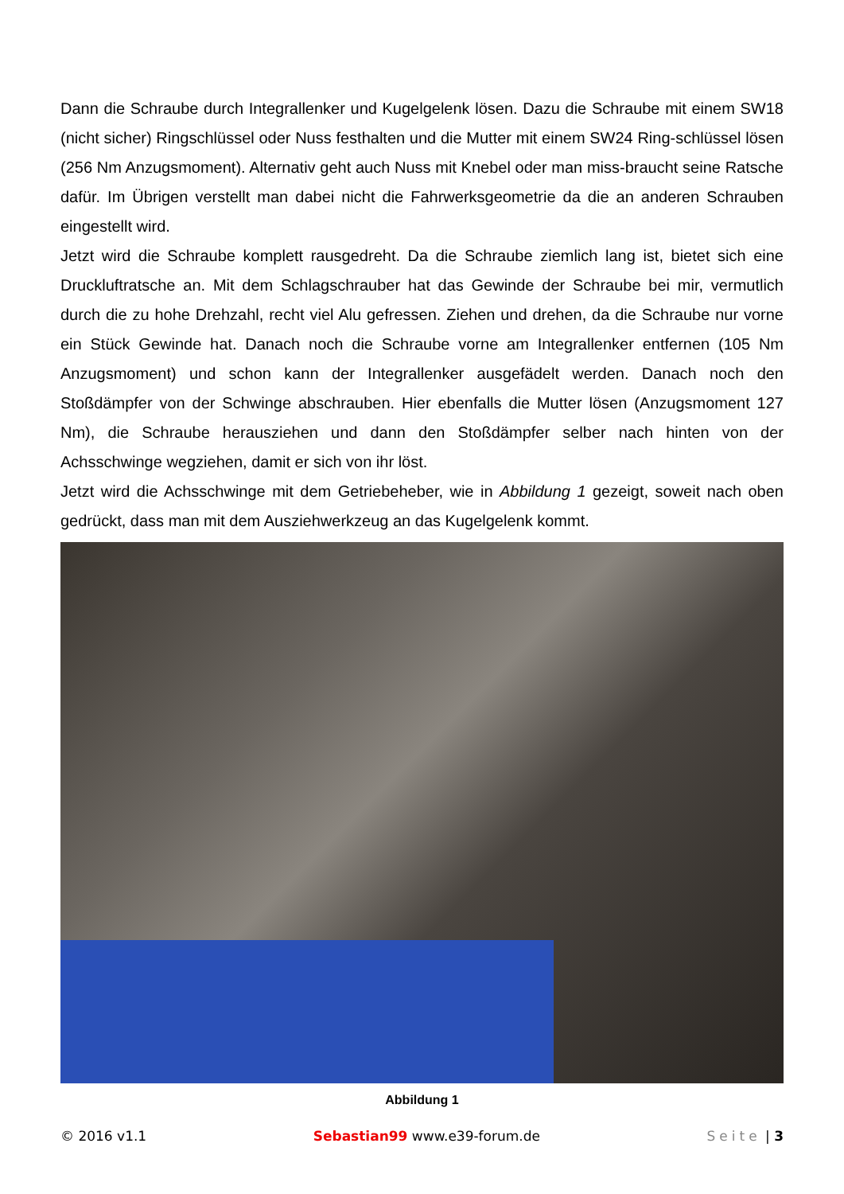Dann die Schraube durch Integrallenker und Kugelgelenk lösen. Dazu die Schraube mit einem SW18 (nicht sicher) Ringschlüssel oder Nuss festhalten und die Mutter mit einem SW24 Ring-schlüssel lösen (256 Nm Anzugsmoment). Alternativ geht auch Nuss mit Knebel oder man miss-braucht seine Ratsche dafür. Im Übrigen verstellt man dabei nicht die Fahrwerksgeometrie da die an anderen Schrauben eingestellt wird.
Jetzt wird die Schraube komplett rausgedreht. Da die Schraube ziemlich lang ist, bietet sich eine Druckluftratsche an. Mit dem Schlagschrauber hat das Gewinde der Schraube bei mir, vermutlich durch die zu hohe Drehzahl, recht viel Alu gefressen. Ziehen und drehen, da die Schraube nur vorne ein Stück Gewinde hat. Danach noch die Schraube vorne am Integrallenker entfernen (105 Nm Anzugsmoment) und schon kann der Integrallenker ausgefädelt werden. Danach noch den Stoßdämpfer von der Schwinge abschrauben. Hier ebenfalls die Mutter lösen (Anzugsmoment 127 Nm), die Schraube herausziehen und dann den Stoßdämpfer selber nach hinten von der Achsschwinge wegziehen, damit er sich von ihr löst.
Jetzt wird die Achsschwinge mit dem Getriebeheber, wie in Abbildung 1 gezeigt, soweit nach oben gedrückt, dass man mit dem Ausziehwerkzeug an das Kugelgelenk kommt.
Abbildung 1
© 2016 v1.1 Sebastian99 www.e39-forum.de Seite | 3